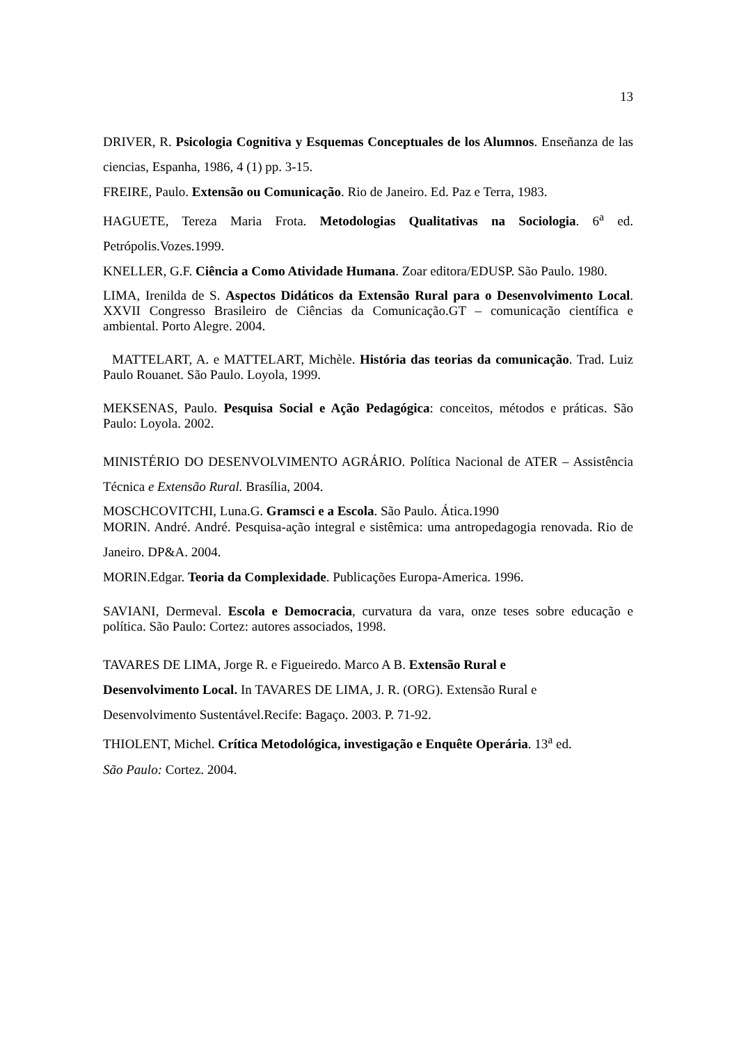13
DRIVER, R. Psicologia Cognitiva y Esquemas Conceptuales de los Alumnos. Enseñanza de las ciencias, Espanha, 1986, 4 (1) pp. 3-15.
FREIRE, Paulo. Extensão ou Comunicação. Rio de Janeiro. Ed. Paz e Terra, 1983.
HAGUETE, Tereza Maria Frota. Metodologias Qualitativas na Sociologia. 6<sup>a</sup> ed. Petrópolis.Vozes.1999.
KNELLER, G.F. Ciência a Como Atividade Humana. Zoar editora/EDUSP. São Paulo. 1980.
LIMA, Irenilda de S. Aspectos Didáticos da Extensão Rural para o Desenvolvimento Local. XXVII Congresso Brasileiro de Ciências da Comunicação.GT – comunicação científica e ambiental. Porto Alegre. 2004.
MATTELART, A. e MATTELART, Michèle. História das teorias da comunicação. Trad. Luiz Paulo Rouanet. São Paulo. Loyola, 1999.
MEKSENAS, Paulo. Pesquisa Social e Ação Pedagógica: conceitos, métodos e práticas. São Paulo: Loyola. 2002.
MINISTÉRIO DO DESENVOLVIMENTO AGRÁRIO. Política Nacional de ATER – Assistência Técnica e Extensão Rural. Brasília, 2004.
MOSCHCOVITCHI, Luna.G. Gramsci e a Escola. São Paulo. Ática.1990
MORIN. André. André. Pesquisa-ação integral e sistêmica: uma antropedagogia renovada. Rio de Janeiro. DP&A. 2004.
MORIN.Edgar. Teoria da Complexidade. Publicações Europa-America. 1996.
SAVIANI, Dermeval. Escola e Democracia, curvatura da vara, onze teses sobre educação e política. São Paulo: Cortez: autores associados, 1998.
TAVARES DE LIMA, Jorge R. e Figueiredo. Marco A B. Extensão Rural e
Desenvolvimento Local. In TAVARES DE LIMA, J. R. (ORG). Extensão Rural e
Desenvolvimento Sustentável.Recife: Bagaço. 2003. P. 71-92.
THIOLENT, Michel. Crítica Metodológica, investigação e Enquête Operária. 13<sup>a</sup> ed.
São Paulo: Cortez. 2004.